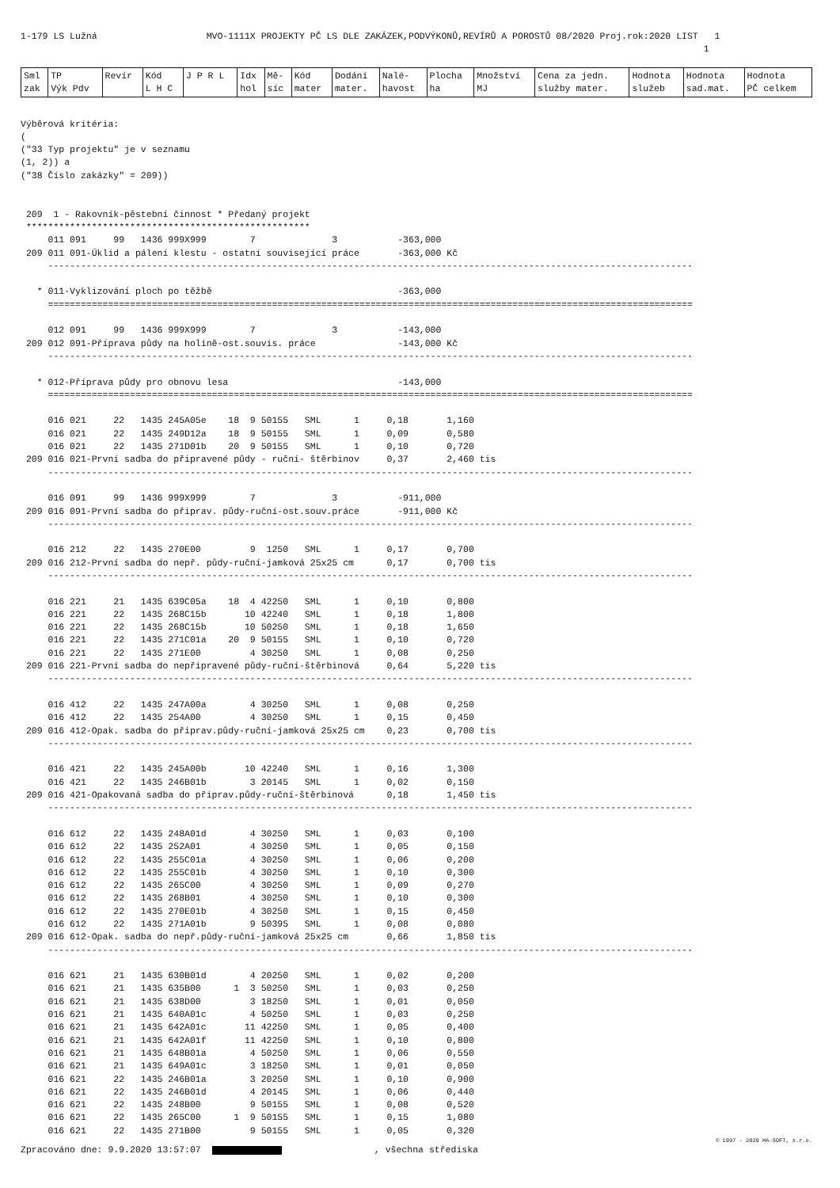1-179 LS Lužná                    MVO-1111X PROJEKTY PČ LS DLE ZAKÁZEK,PODVÝKONŮ,REVÍRŮ A POROSTŮ 08/2020 Proj.rok:2020 LIST   1
                                                                                                                             1
| Sml zak | TP Výk Pdv | Revír | Kód L H C | J P R L | Idx hol | Mě- síc | Kód mater | Dodání mater. | Nalé- havost | Plocha ha | Množství MJ | Cena za jedn. služby mater. | Hodnota služeb | Hodnota sad.mat. | Hodnota PČ celkem |
Výběrová kritéria:
(
("33 Typ projektu" je v seznamu
(1, 2)) a
("38 Číslo zakázky" = 209))


 209  1 - Rakovník-pěstební činnost * Předaný projekt
 ****************************************************
     011 091     99   1436 999X999        7              3           -363,000
 209 011 091-Úklid a pálení klestu - ostatní související práce       -363,000 Kč
     ----------------------------------------------------------------------------------------------------------------------

   * 011-Vyklizování ploch po těžbě                                  -363,000
     ======================================================================================================================

     012 091     99   1436 999X999        7              3           -143,000
 209 012 091-Příprava půdy na holině-ost.souvis. práce               -143,000 Kč
     ----------------------------------------------------------------------------------------------------------------------

   * 012-Příprava půdy pro obnovu lesa                               -143,000
     ======================================================================================================================

     016 021     22   1435 245A05e    18  9 50155   SML      1     0,18       1,160
     016 021     22   1435 249D12a    18  9 50155   SML      1     0,09       0,580
     016 021     22   1435 271D01b    20  9 50155   SML      1     0,10       0,720
 209 016 021-První sadba do připravené půdy - ruční- štěrbinov     0,37       2,460 tis
     ----------------------------------------------------------------------------------------------------------------------

     016 091     99   1436 999X999        7              3           -911,000
 209 016 091-První sadba do připrav. půdy-ruční-ost.souv.práce       -911,000 Kč
     ----------------------------------------------------------------------------------------------------------------------

     016 212     22   1435 270E00         9  1250   SML      1     0,17       0,700
 209 016 212-První sadba do nepř. půdy-ruční-jamková 25x25 cm      0,17       0,700 tis
     ----------------------------------------------------------------------------------------------------------------------

     016 221     21   1435 639C05a    18  4 42250   SML      1     0,10       0,800
     016 221     22   1435 268C15b       10 42240   SML      1     0,18       1,800
     016 221     22   1435 268C15b       10 50250   SML      1     0,18       1,650
     016 221     22   1435 271C01a    20  9 50155   SML      1     0,10       0,720
     016 221     22   1435 271E00         4 30250   SML      1     0,08       0,250
 209 016 221-První sadba do nepřipravené půdy-ruční-štěrbinová     0,64       5,220 tis
     ----------------------------------------------------------------------------------------------------------------------

     016 412     22   1435 247A00a        4 30250   SML      1     0,08       0,250
     016 412     22   1435 254A00         4 30250   SML      1     0,15       0,450
 209 016 412-Opak. sadba do připrav.půdy-ruční-jamková 25x25 cm    0,23       0,700 tis
     ----------------------------------------------------------------------------------------------------------------------

     016 421     22   1435 245A00b       10 42240   SML      1     0,16       1,300
     016 421     22   1435 246B01b        3 20145   SML      1     0,02       0,150
 209 016 421-Opakovaná sadba do připrav.půdy-ruční-štěrbinová      0,18       1,450 tis
     ----------------------------------------------------------------------------------------------------------------------

     016 612     22   1435 248A01d        4 30250   SML      1     0,03       0,100
     016 612     22   1435 252A01         4 30250   SML      1     0,05       0,150
     016 612     22   1435 255C01a        4 30250   SML      1     0,06       0,200
     016 612     22   1435 255C01b        4 30250   SML      1     0,10       0,300
     016 612     22   1435 265C00         4 30250   SML      1     0,09       0,270
     016 612     22   1435 268B01         4 30250   SML      1     0,10       0,300
     016 612     22   1435 270E01b        4 30250   SML      1     0,15       0,450
     016 612     22   1435 271A01b        9 50395   SML      1     0,08       0,080
 209 016 612-Opak. sadba do nepř.půdy-ruční-jamková 25x25 cm       0,66       1,850 tis
     ----------------------------------------------------------------------------------------------------------------------

     016 621     21   1435 630B01d        4 20250   SML      1     0,02       0,200
     016 621     21   1435 635B00      1  3 50250   SML      1     0,03       0,250
     016 621     21   1435 638D00         3 18250   SML      1     0,01       0,050
     016 621     21   1435 640A01c        4 50250   SML      1     0,03       0,250
     016 621     21   1435 642A01c       11 42250   SML      1     0,05       0,400
     016 621     21   1435 642A01f       11 42250   SML      1     0,10       0,800
     016 621     21   1435 648B01a        4 50250   SML      1     0,06       0,550
     016 621     21   1435 649A01c        3 18250   SML      1     0,01       0,050
     016 621     22   1435 246B01a        3 20250   SML      1     0,10       0,900
     016 621     22   1435 246B01d        4 20145   SML      1     0,06       0,440
     016 621     22   1435 248B00         9 50155   SML      1     0,08       0,520
     016 621     22   1435 265C00      1  9 50155   SML      1     0,15       1,080
     016 621     22   1435 271B00         9 50155   SML      1     0,05       0,320
© 1997 - 2020 HA-SOFT, s.r.o.
Zpracováno dne: 9.9.2020 13:57:07                   , všechna střediska